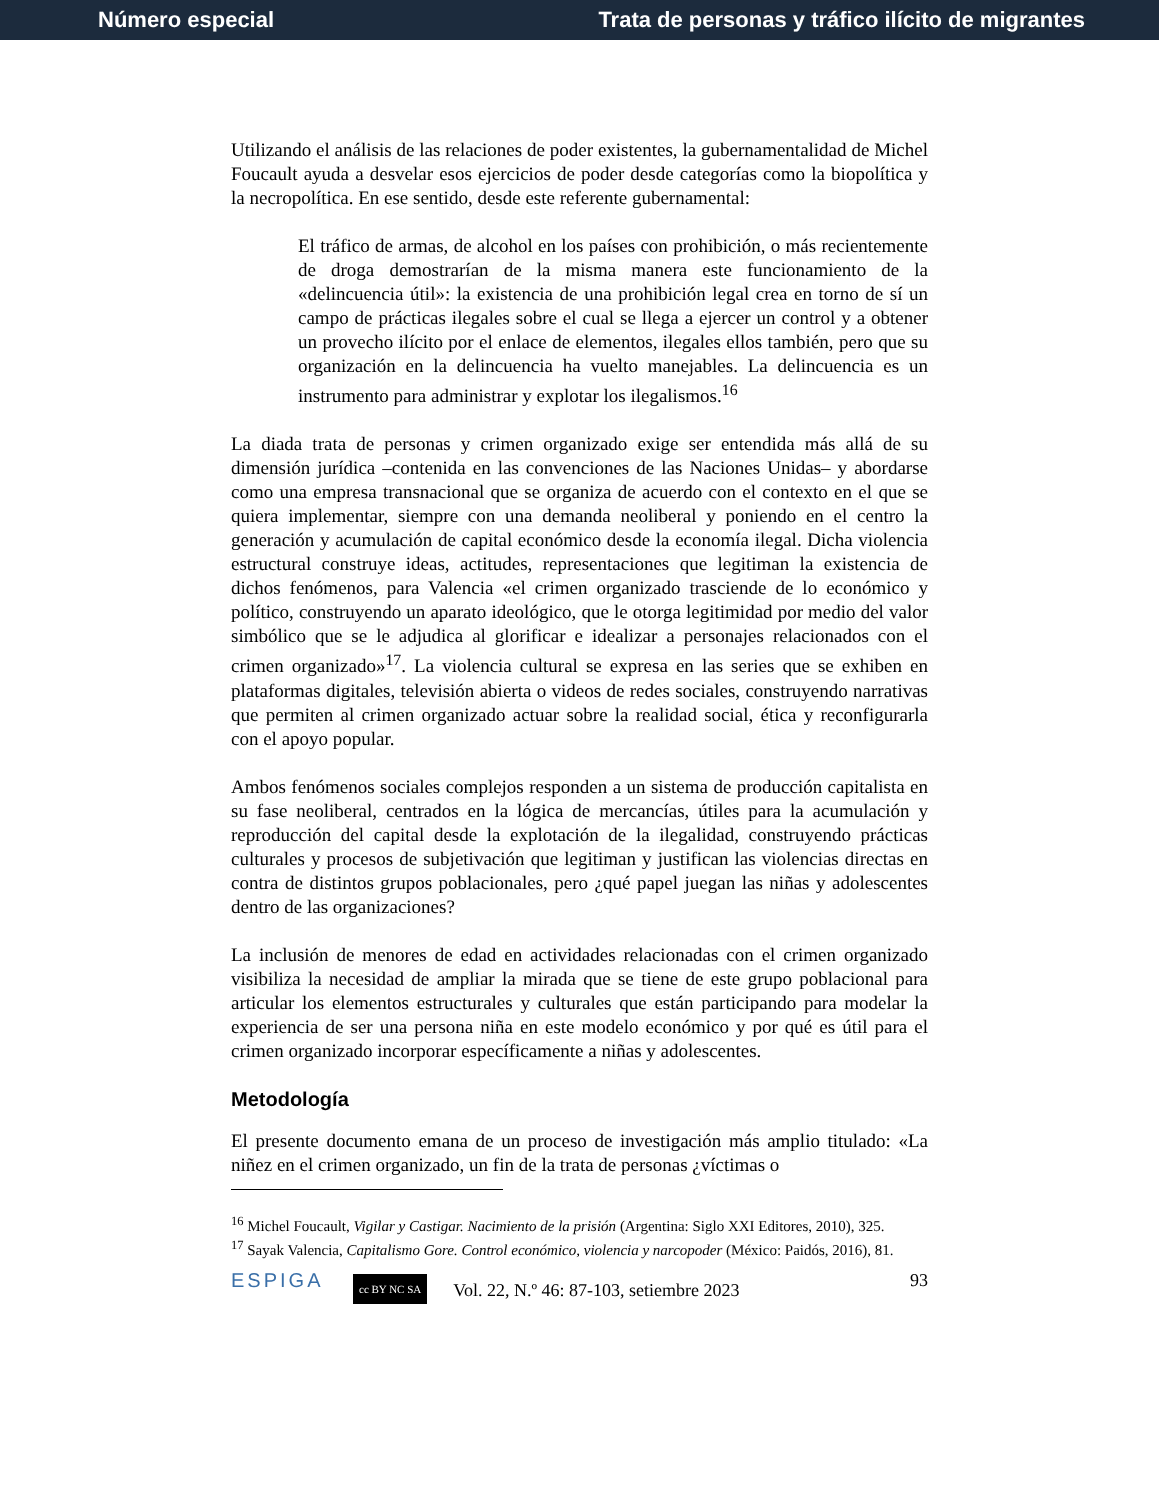Número especial Trata de personas y tráfico ilícito de migrantes
Utilizando el análisis de las relaciones de poder existentes, la gubernamentalidad de Michel Foucault ayuda a desvelar esos ejercicios de poder desde categorías como la biopolítica y la necropolítica. En ese sentido, desde este referente gubernamental:
El tráfico de armas, de alcohol en los países con prohibición, o más recientemente de droga demostrarían de la misma manera este funcionamiento de la «delincuencia útil»: la existencia de una prohibición legal crea en torno de sí un campo de prácticas ilegales sobre el cual se llega a ejercer un control y a obtener un provecho ilícito por el enlace de elementos, ilegales ellos también, pero que su organización en la delincuencia ha vuelto manejables. La delincuencia es un instrumento para administrar y explotar los ilegalismos.<sup>16</sup>
La diada trata de personas y crimen organizado exige ser entendida más allá de su dimensión jurídica –contenida en las convenciones de las Naciones Unidas– y abordarse como una empresa transnacional que se organiza de acuerdo con el contexto en el que se quiera implementar, siempre con una demanda neoliberal y poniendo en el centro la generación y acumulación de capital económico desde la economía ilegal. Dicha violencia estructural construye ideas, actitudes, representaciones que legitiman la existencia de dichos fenómenos, para Valencia «el crimen organizado trasciende de lo económico y político, construyendo un aparato ideológico, que le otorga legitimidad por medio del valor simbólico que se le adjudica al glorificar e idealizar a personajes relacionados con el crimen organizado»<sup>17</sup>. La violencia cultural se expresa en las series que se exhiben en plataformas digitales, televisión abierta o videos de redes sociales, construyendo narrativas que permiten al crimen organizado actuar sobre la realidad social, ética y reconfigurarla con el apoyo popular.
Ambos fenómenos sociales complejos responden a un sistema de producción capitalista en su fase neoliberal, centrados en la lógica de mercancías, útiles para la acumulación y reproducción del capital desde la explotación de la ilegalidad, construyendo prácticas culturales y procesos de subjetivación que legitiman y justifican las violencias directas en contra de distintos grupos poblacionales, pero ¿qué papel juegan las niñas y adolescentes dentro de las organizaciones?
La inclusión de menores de edad en actividades relacionadas con el crimen organizado visibiliza la necesidad de ampliar la mirada que se tiene de este grupo poblacional para articular los elementos estructurales y culturales que están participando para modelar la experiencia de ser una persona niña en este modelo económico y por qué es útil para el crimen organizado incorporar específicamente a niñas y adolescentes.
Metodología
El presente documento emana de un proceso de investigación más amplio titulado: «La niñez en el crimen organizado, un fin de la trata de personas ¿víctimas o
<sup>16</sup> Michel Foucault, Vigilar y Castigar. Nacimiento de la prisión (Argentina: Siglo XXI Editores, 2010), 325.
<sup>17</sup> Sayak Valencia, Capitalismo Gore. Control económico, violencia y narcopoder (México: Paidós, 2016), 81.
ESPIGA cc BY NC SA Vol. 22, N.º 46: 87-103, setiembre 2023 93